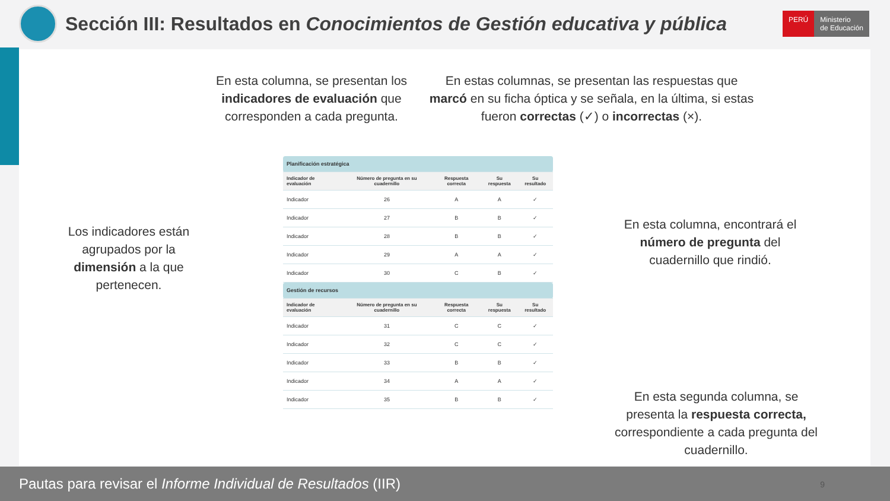Sección III: Resultados en Conocimientos de Gestión educativa y pública
PERÚ Ministerio
de Educación
En esta columna, se presentan los indicadores de evaluación que corresponden a cada pregunta.
En estas columnas, se presentan las respuestas que marcó en su ficha óptica y se señala, en la última, si estas fueron correctas (✓) o incorrectas (×).
Los indicadores están agrupados por la dimensión a la que pertenecen.
En esta columna, encontrará el número de pregunta del cuadernillo que rindió.
En esta segunda columna, se presenta la respuesta correcta, correspondiente a cada pregunta del cuadernillo.
| Planificación estratégica | | | | |
| Indicador de evaluación | Número de pregunta en su cuadernillo | Respuesta correcta | Su respuesta | Su resultado |
| Indicador | 26 | A | A | ✓ |
| Indicador | 27 | B | B | ✓ |
| Indicador | 28 | B | B | ✓ |
| Indicador | 29 | A | A | ✓ |
| Indicador | 30 | C | B | ✓ |
| Gestión de recursos | | | | |
| Indicador de evaluación | Número de pregunta en su cuadernillo | Respuesta correcta | Su respuesta | Su resultado |
| Indicador | 31 | C | C | ✓ |
| Indicador | 32 | C | C | ✓ |
| Indicador | 33 | B | B | ✓ |
| Indicador | 34 | A | A | ✓ |
| Indicador | 35 | B | B | ✓ |
Pautas para revisar el Informe Individual de Resultados (IIR) 9